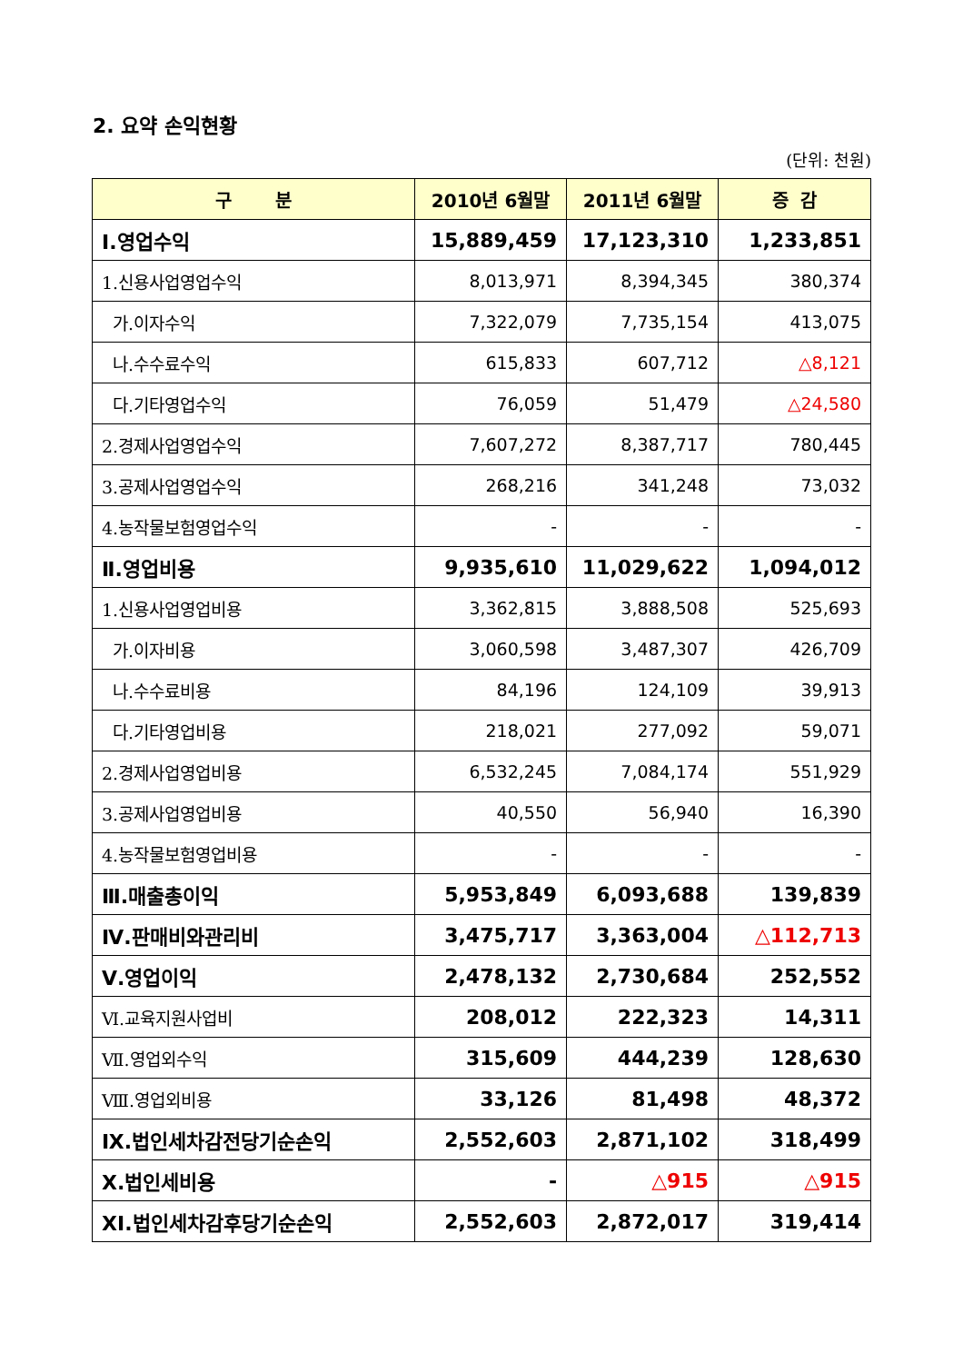2. 요약 손익현황
(단위: 천원)
| 구 분 | 2010년 6월말 | 2011년 6월말 | 증 감 |
| --- | --- | --- | --- |
| Ⅰ.영업수익 | 15,889,459 | 17,123,310 | 1,233,851 |
| 1.신용사업영업수익 | 8,013,971 | 8,394,345 | 380,374 |
| 가.이자수익 | 7,322,079 | 7,735,154 | 413,075 |
| 나.수수료수익 | 615,833 | 607,712 | △8,121 |
| 다.기타영업수익 | 76,059 | 51,479 | △24,580 |
| 2.경제사업영업수익 | 7,607,272 | 8,387,717 | 780,445 |
| 3.공제사업영업수익 | 268,216 | 341,248 | 73,032 |
| 4.농작물보험영업수익 | - | - | - |
| Ⅱ.영업비용 | 9,935,610 | 11,029,622 | 1,094,012 |
| 1.신용사업영업비용 | 3,362,815 | 3,888,508 | 525,693 |
| 가.이자비용 | 3,060,598 | 3,487,307 | 426,709 |
| 나.수수료비용 | 84,196 | 124,109 | 39,913 |
| 다.기타영업비용 | 218,021 | 277,092 | 59,071 |
| 2.경제사업영업비용 | 6,532,245 | 7,084,174 | 551,929 |
| 3.공제사업영업비용 | 40,550 | 56,940 | 16,390 |
| 4.농작물보험영업비용 | - | - | - |
| Ⅲ.매출총이익 | 5,953,849 | 6,093,688 | 139,839 |
| Ⅳ.판매비와관리비 | 3,475,717 | 3,363,004 | △112,713 |
| Ⅴ.영업이익 | 2,478,132 | 2,730,684 | 252,552 |
| Ⅵ.교육지원사업비 | 208,012 | 222,323 | 14,311 |
| Ⅶ.영업외수익 | 315,609 | 444,239 | 128,630 |
| Ⅷ.영업외비용 | 33,126 | 81,498 | 48,372 |
| Ⅸ.법인세차감전당기순손익 | 2,552,603 | 2,871,102 | 318,499 |
| Ⅹ.법인세비용 | - | △915 | △915 |
| ⅩⅠ.법인세차감후당기순손익 | 2,552,603 | 2,872,017 | 319,414 |